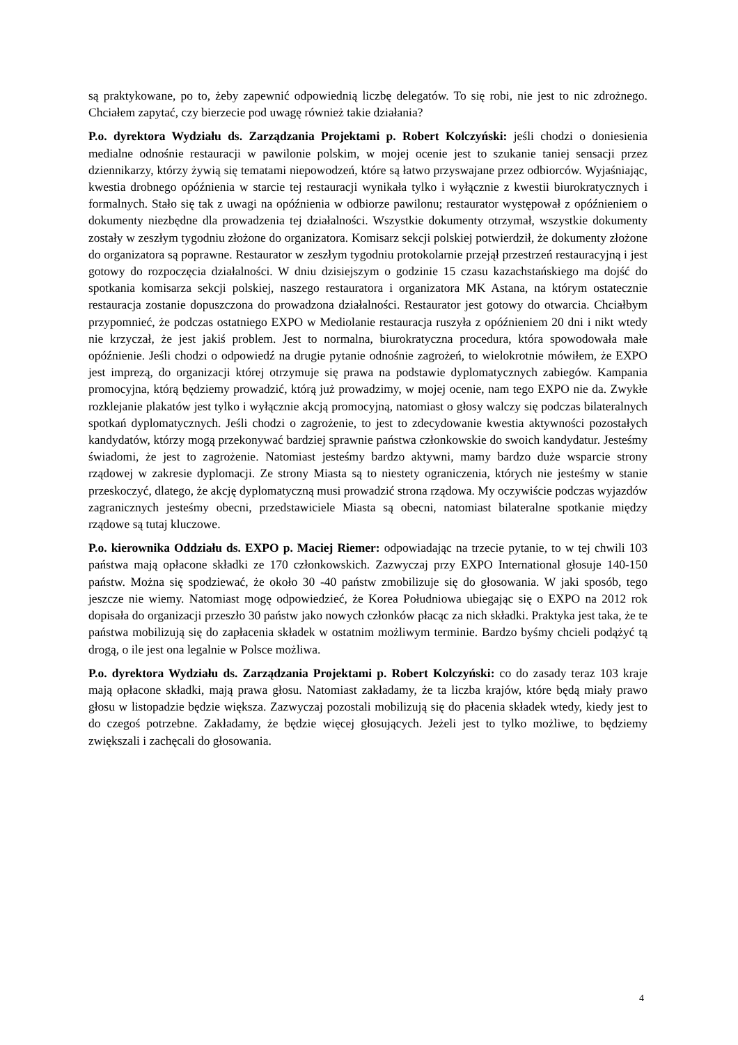są praktykowane, po to, żeby zapewnić odpowiednią liczbę delegatów. To się robi, nie jest to nic zdrożnego. Chciałem zapytać, czy bierzecie pod uwagę również takie działania?
P.o. dyrektora Wydziału ds. Zarządzania Projektami p. Robert Kolczyński: jeśli chodzi o doniesienia medialne odnośnie restauracji w pawilonie polskim, w mojej ocenie jest to szukanie taniej sensacji przez dziennikarzy, którzy żywią się tematami niepowodzeń, które są łatwo przyswajane przez odbiorców. Wyjaśniając, kwestia drobnego opóźnienia w starcie tej restauracji wynikała tylko i wyłącznie z kwestii biurokratycznych i formalnych. Stało się tak z uwagi na opóźnienia w odbiorze pawilonu; restaurator występował z opóźnieniem o dokumenty niezbędne dla prowadzenia tej działalności. Wszystkie dokumenty otrzymał, wszystkie dokumenty zostały w zeszłym tygodniu złożone do organizatora. Komisarz sekcji polskiej potwierdził, że dokumenty złożone do organizatora są poprawne. Restaurator w zeszłym tygodniu protokolarnie przejął przestrzeń restauracyjną i jest gotowy do rozpoczęcia działalności. W dniu dzisiejszym o godzinie 15 czasu kazachstańskiego ma dojść do spotkania komisarza sekcji polskiej, naszego restauratora i organizatora MK Astana, na którym ostatecznie restauracja zostanie dopuszczona do prowadzona działalności. Restaurator jest gotowy do otwarcia. Chciałbym przypomnieć, że podczas ostatniego EXPO w Mediolanie restauracja ruszyła z opóźnieniem 20 dni i nikt wtedy nie krzyczał, że jest jakiś problem. Jest to normalna, biurokratyczna procedura, która spowodowała małe opóźnienie. Jeśli chodzi o odpowiedź na drugie pytanie odnośnie zagrożeń, to wielokrotnie mówiłem, że EXPO jest imprezą, do organizacji której otrzymuje się prawa na podstawie dyplomatycznych zabiegów. Kampania promocyjna, którą będziemy prowadzić, którą już prowadzimy, w mojej ocenie, nam tego EXPO nie da. Zwykłe rozklejanie plakatów jest tylko i wyłącznie akcją promocyjną, natomiast o głosy walczy się podczas bilateralnych spotkań dyplomatycznych. Jeśli chodzi o zagrożenie, to jest to zdecydowanie kwestia aktywności pozostałych kandydatów, którzy mogą przekonywać bardziej sprawnie państwa członkowskie do swoich kandydatur. Jesteśmy świadomi, że jest to zagrożenie. Natomiast jesteśmy bardzo aktywni, mamy bardzo duże wsparcie strony rządowej w zakresie dyplomacji. Ze strony Miasta są to niestety ograniczenia, których nie jesteśmy w stanie przeskoczyć, dlatego, że akcję dyplomatyczną musi prowadzić strona rządowa. My oczywiście podczas wyjazdów zagranicznych jesteśmy obecni, przedstawiciele Miasta są obecni, natomiast bilateralne spotkanie między rządowe są tutaj kluczowe.
P.o. kierownika Oddziału ds. EXPO p. Maciej Riemer: odpowiadając na trzecie pytanie, to w tej chwili 103 państwa mają opłacone składki ze 170 członkowskich. Zazwyczaj przy EXPO International głosuje 140-150 państw. Można się spodziewać, że około 30 -40 państw zmobilizuje się do głosowania. W jaki sposób, tego jeszcze nie wiemy. Natomiast mogę odpowiedzieć, że Korea Południowa ubiegając się o EXPO na 2012 rok dopisała do organizacji przeszło 30 państw jako nowych członków płacąc za nich składki. Praktyka jest taka, że te państwa mobilizują się do zapłacenia składek w ostatnim możliwym terminie. Bardzo byśmy chcieli podążyć tą drogą, o ile jest ona legalnie w Polsce możliwa.
P.o. dyrektora Wydziału ds. Zarządzania Projektami p. Robert Kolczyński: co do zasady teraz 103 kraje mają opłacone składki, mają prawa głosu. Natomiast zakładamy, że ta liczba krajów, które będą miały prawo głosu w listopadzie będzie większa. Zazwyczaj pozostali mobilizują się do płacenia składek wtedy, kiedy jest to do czegoś potrzebne. Zakładamy, że będzie więcej głosujących. Jeżeli jest to tylko możliwe, to będziemy zwiększali i zachęcali do głosowania.
4